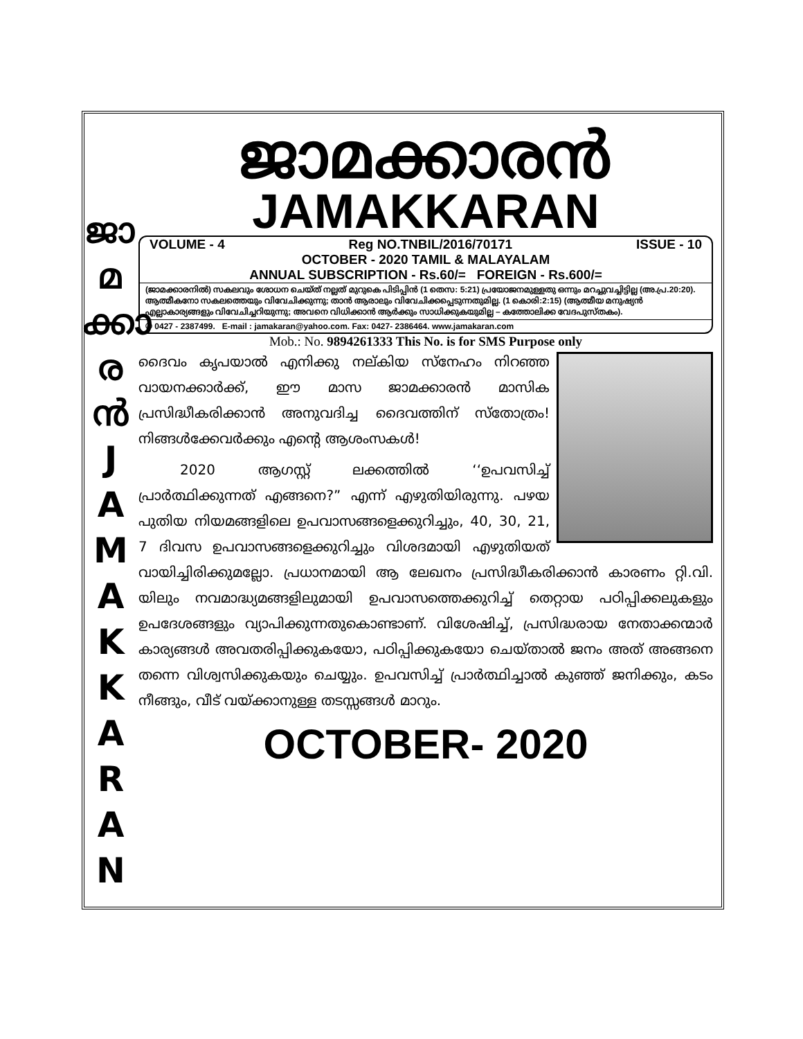ജാ
മ
ക്കാ
ര
ൻ
J
A
M
A
K
K
A
R
A
N
ജാമക്കാരൻ
JAMAKKARAN
VOLUME - 4 Reg NO.TNBIL/2016/70171 ISSUE - 10
OCTOBER - 2020 TAMIL & MALAYALAM
ANNUAL SUBSCRIPTION - Rs.60/= FOREIGN - Rs.600/=
(ജാമക്കാരനിൽ) സകലവും ശോധന ചെയ്ത് നല്ലത് മുറുകെ പിടിപ്പിൻ (1 തെസ: 5:21) പ്രയോജനമുള്ളതു ഒന്നും മറച്ചുവച്ചിട്ടില്ല (അ.പ്ര.20:20).
ആത്മീകനോ സകലത്തെയും വിവേചിക്കുന്നു; താൻ ആരാലും വിവേചിക്കപ്പെടുന്നതുമില്ല. (1 കൊരി:2:15) (ആത്മീയ മനുഷ്യൻ എല്ലാകാര്യങ്ങളും വിവേചിച്ചറിയുന്നു; അവനെ വിധിക്കാൻ ആർക്കും സാധിക്കുകയുമില്ല – കത്തോലിക്ക വേദപുസ്തകം).
✆ 0427 - 2387499. E-mail : jamakaran@yahoo.com. Fax: 0427- 2386464. www.jamakaran.com
Mob.: No. 9894261333 This No. is for SMS Purpose only
ദൈവം കൃപയാൽ എനിക്കു നല്കിയ സ്നേഹം നിറഞ്ഞ വായനക്കാർക്ക്, ഈ മാസ ജാമക്കാരൻ മാസിക പ്രസിദ്ധീകരിക്കാൻ അനുവദിച്ച ദൈവത്തിന് സ്തോത്രം! നിങ്ങൾക്കേവർക്കും എന്റെ ആശംസകൾ!
2020 ആഗസ്റ്റ് ലക്കത്തിൽ ‘‘ഉപവസിച്ച് പ്രാർത്ഥിക്കുന്നത് എങ്ങനെ?” എന്ന് എഴുതിയിരുന്നു. പഴയ പുതിയ നിയമങ്ങളിലെ ഉപവാസങ്ങളെക്കുറിച്ചും, 40, 30, 21, 7 ദിവസ ഉപവാസങ്ങളെക്കുറിച്ചും വിശദമായി എഴുതിയത് വായിച്ചിരിക്കുമല്ലോ. പ്രധാനമായി ആ ലേഖനം പ്രസിദ്ധീകരിക്കാൻ കാരണം റ്റി.വി. യിലും നവമാദ്ധ്യമങ്ങളിലുമായി ഉപവാസത്തെക്കുറിച്ച് തെറ്റായ പഠിപ്പിക്കലുകളും ഉപദേശങ്ങളും വ്യാപിക്കുന്നതുകൊണ്ടാണ്. വിശേഷിച്ച്, പ്രസിദ്ധരായ നേതാക്കന്മാർ കാര്യങ്ങൾ അവതരിപ്പിക്കുകയോ, പഠിപ്പിക്കുകയോ ചെയ്താൽ ജനം അത് അങ്ങനെ തന്നെ വിശ്വസിക്കുകയും ചെയ്യും. ഉപവസിച്ച് പ്രാർത്ഥിച്ചാൽ കുഞ്ഞ് ജനിക്കും, കടം നീങ്ങും, വീട് വയ്ക്കാനുള്ള തടസ്സങ്ങൾ മാറും.
OCTOBER- 2020